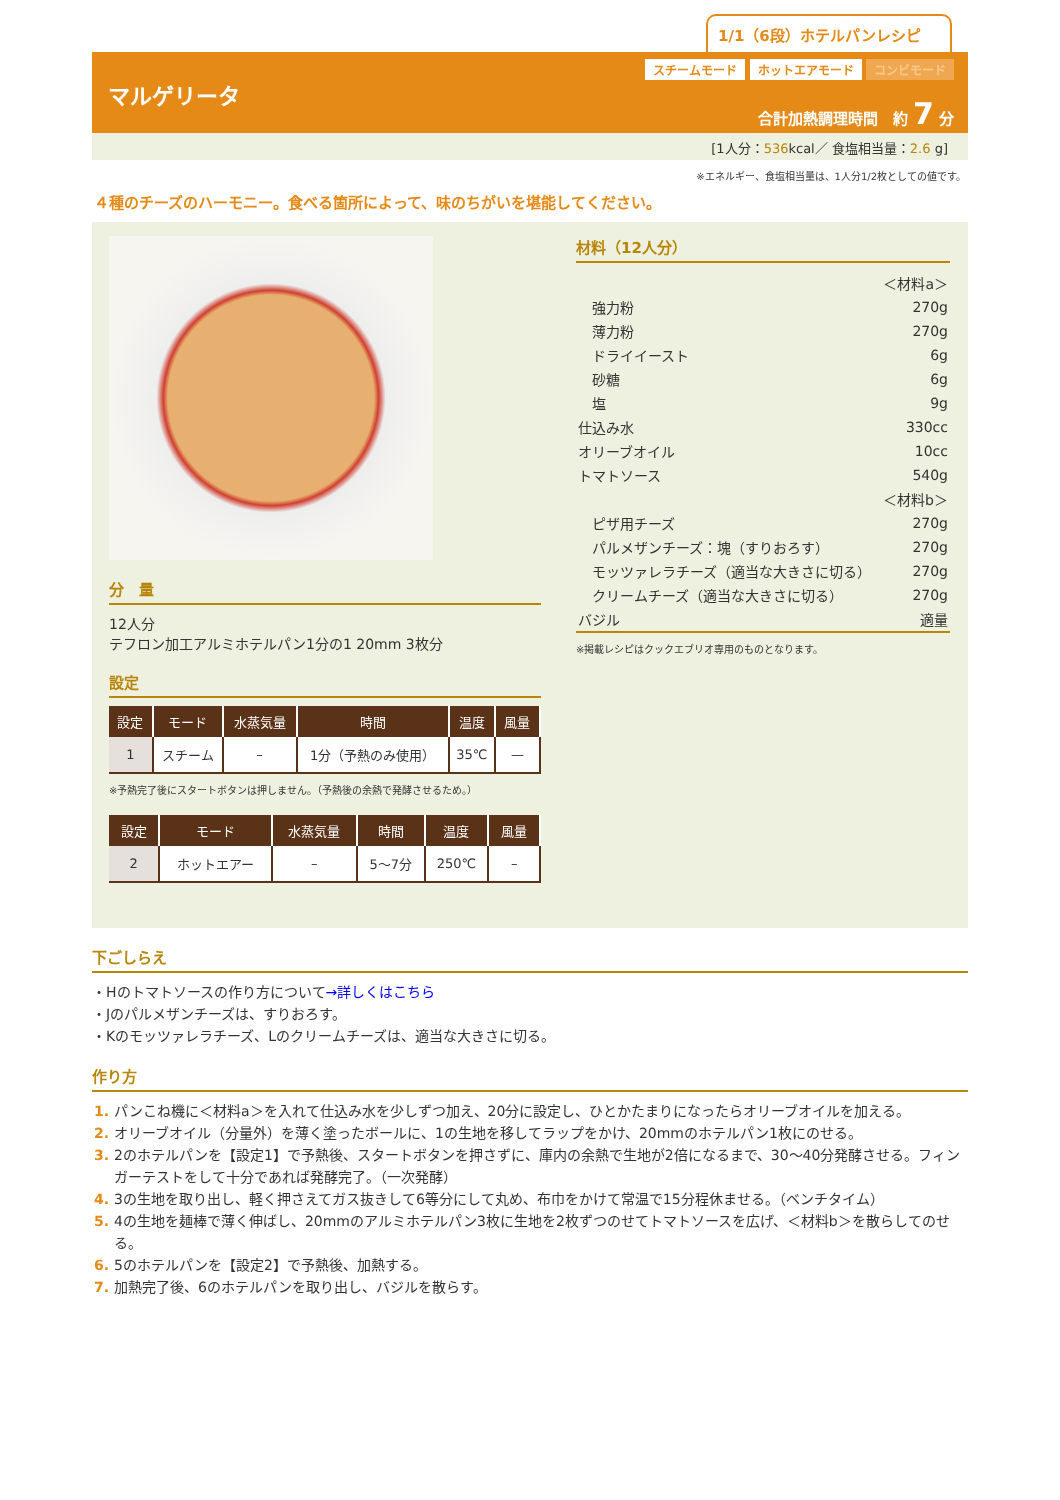1/1（6段）ホテルパンレシピ
マルゲリータ
スチームモード ホットエアモード コンビモード
合計加熱調理時間　約 7 分
[1人分：536kcal／ 食塩相当量：2.6 g]
※エネルギー、食塩相当量は、1人分1/2枚としての値です。
４種のチーズのハーモニー。食べる箇所によって、味のちがいを堪能してください。
分　量
12人分
テフロン加工アルミホテルパン1分の1 20mm 3枚分
設定
| 設定 | モード | 水蒸気量 | 時間 | 温度 | 風量 |
| --- | --- | --- | --- | --- | --- |
| 1 | スチーム | – | 1分（予熱のみ使用） | 35℃ | — |
※予熱完了後にスタートボタンは押しません。（予熱後の余熱で発酵させるため。）
| 設定 | モード | 水蒸気量 | 時間 | 温度 | 風量 |
| --- | --- | --- | --- | --- | --- |
| 2 | ホットエアー | – | 5〜7分 | 250℃ | – |
材料（12人分）
| ＜材料a＞ | |
| 強力粉 | 270g |
| 薄力粉 | 270g |
| ドライイースト | 6g |
| 砂糖 | 6g |
| 塩 | 9g |
| 仕込み水 | 330cc |
| オリーブオイル | 10cc |
| トマトソース | 540g |
| ＜材料b＞ | |
| ピザ用チーズ | 270g |
| パルメザンチーズ：塊（すりおろす） | 270g |
| モッツァレラチーズ（適当な大きさに切る） | 270g |
| クリームチーズ（適当な大きさに切る） | 270g |
| バジル | 適量 |
※掲載レシピはクックエブリオ専用のものとなります。
下ごしらえ
・Hのトマトソースの作り方について→詳しくはこちら
・Jのパルメザンチーズは、すりおろす。
・Kのモッツァレラチーズ、Lのクリームチーズは、適当な大きさに切る。
作り方
パンこね機に＜材料a＞を入れて仕込み水を少しずつ加え、20分に設定し、ひとかたまりになったらオリーブオイルを加える。
オリーブオイル（分量外）を薄く塗ったボールに、1の生地を移してラップをかけ、20mmのホテルパン1枚にのせる。
2のホテルパンを【設定1】で予熱後、スタートボタンを押さずに、庫内の余熱で生地が2倍になるまで、30〜40分発酵させる。フィンガーテストをして十分であれば発酵完了。（一次発酵）
3の生地を取り出し、軽く押さえてガス抜きして6等分にして丸め、布巾をかけて常温で15分程休ませる。（ベンチタイム）
4の生地を麺棒で薄く伸ばし、20mmのアルミホテルパン3枚に生地を2枚ずつのせてトマトソースを広げ、＜材料b＞を散らしてのせる。
5のホテルパンを【設定2】で予熱後、加熱する。
加熱完了後、6のホテルパンを取り出し、バジルを散らす。